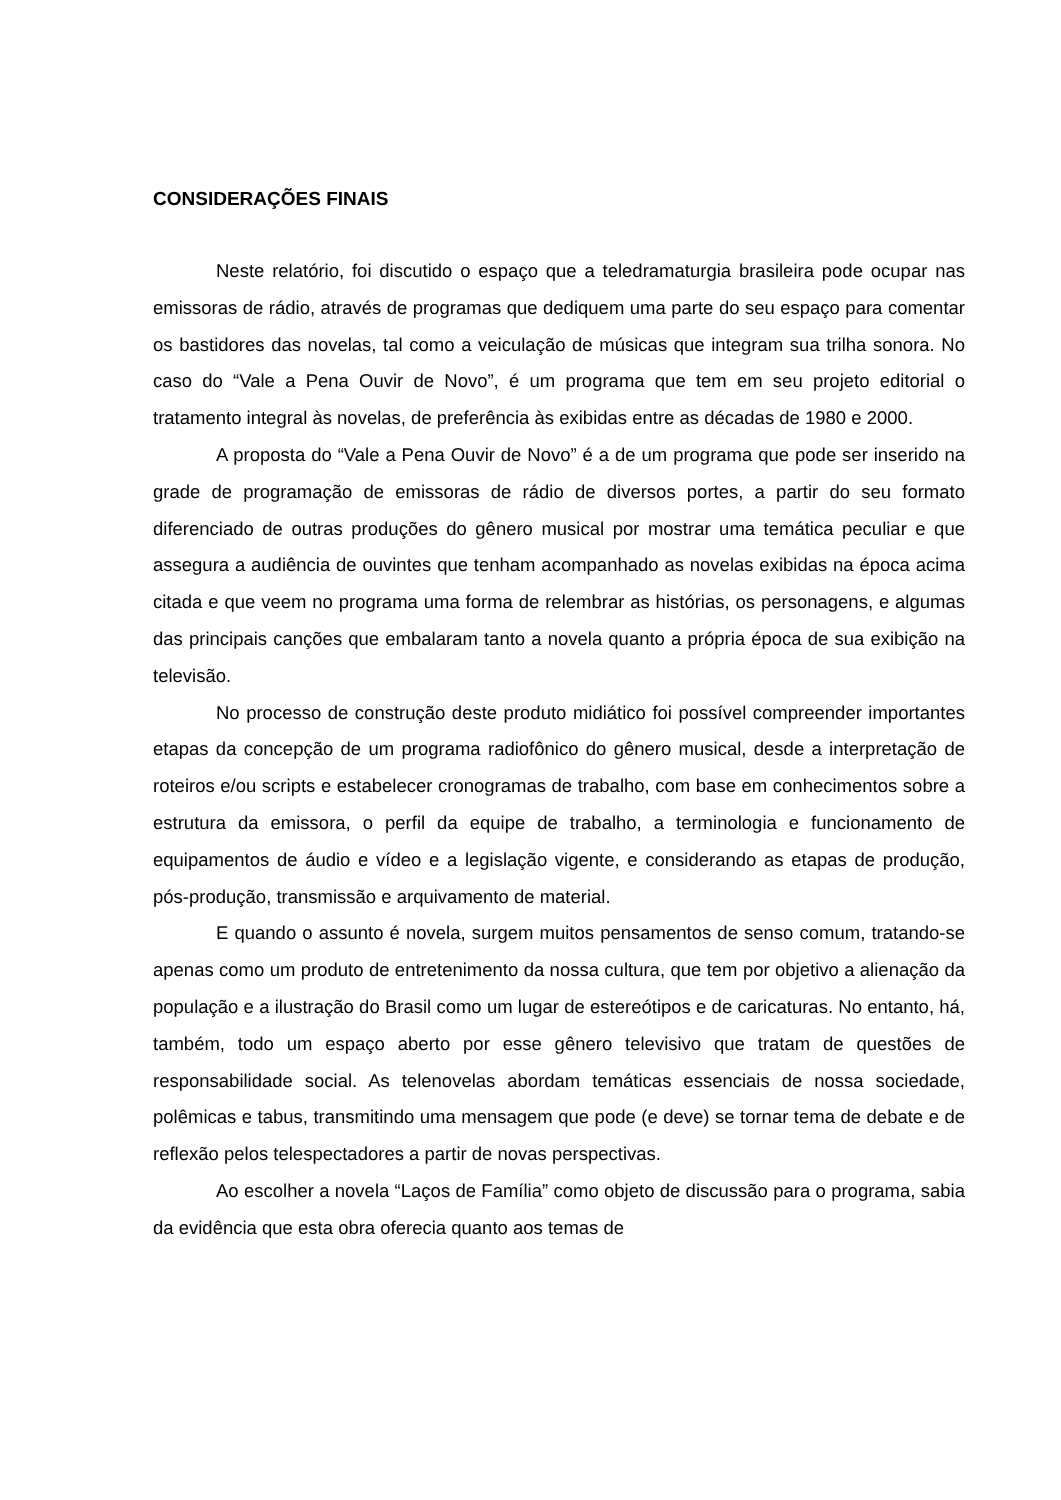CONSIDERAÇÕES FINAIS
Neste relatório, foi discutido o espaço que a teledramaturgia brasileira pode ocupar nas emissoras de rádio, através de programas que dediquem uma parte do seu espaço para comentar os bastidores das novelas, tal como a veiculação de músicas que integram sua trilha sonora. No caso do “Vale a Pena Ouvir de Novo”, é um programa que tem em seu projeto editorial o tratamento integral às novelas, de preferência às exibidas entre as décadas de 1980 e 2000.
A proposta do “Vale a Pena Ouvir de Novo” é a de um programa que pode ser inserido na grade de programação de emissoras de rádio de diversos portes, a partir do seu formato diferenciado de outras produções do gênero musical por mostrar uma temática peculiar e que assegura a audiência de ouvintes que tenham acompanhado as novelas exibidas na época acima citada e que veem no programa uma forma de relembrar as histórias, os personagens, e algumas das principais canções que embalaram tanto a novela quanto a própria época de sua exibição na televisão.
No processo de construção deste produto midiático foi possível compreender importantes etapas da concepção de um programa radiofônico do gênero musical, desde a interpretação de roteiros e/ou scripts e estabelecer cronogramas de trabalho, com base em conhecimentos sobre a estrutura da emissora, o perfil da equipe de trabalho, a terminologia e funcionamento de equipamentos de áudio e vídeo e a legislação vigente, e considerando as etapas de produção, pós-produção, transmissão e arquivamento de material.
E quando o assunto é novela, surgem muitos pensamentos de senso comum, tratando-se apenas como um produto de entretenimento da nossa cultura, que tem por objetivo a alienação da população e a ilustração do Brasil como um lugar de estereótipos e de caricaturas. No entanto, há, também, todo um espaço aberto por esse gênero televisivo que tratam de questões de responsabilidade social. As telenovelas abordam temáticas essenciais de nossa sociedade, polêmicas e tabus, transmitindo uma mensagem que pode (e deve) se tornar tema de debate e de reflexão pelos telespectadores a partir de novas perspectivas.
Ao escolher a novela “Laços de Família” como objeto de discussão para o programa, sabia da evidência que esta obra oferecia quanto aos temas de